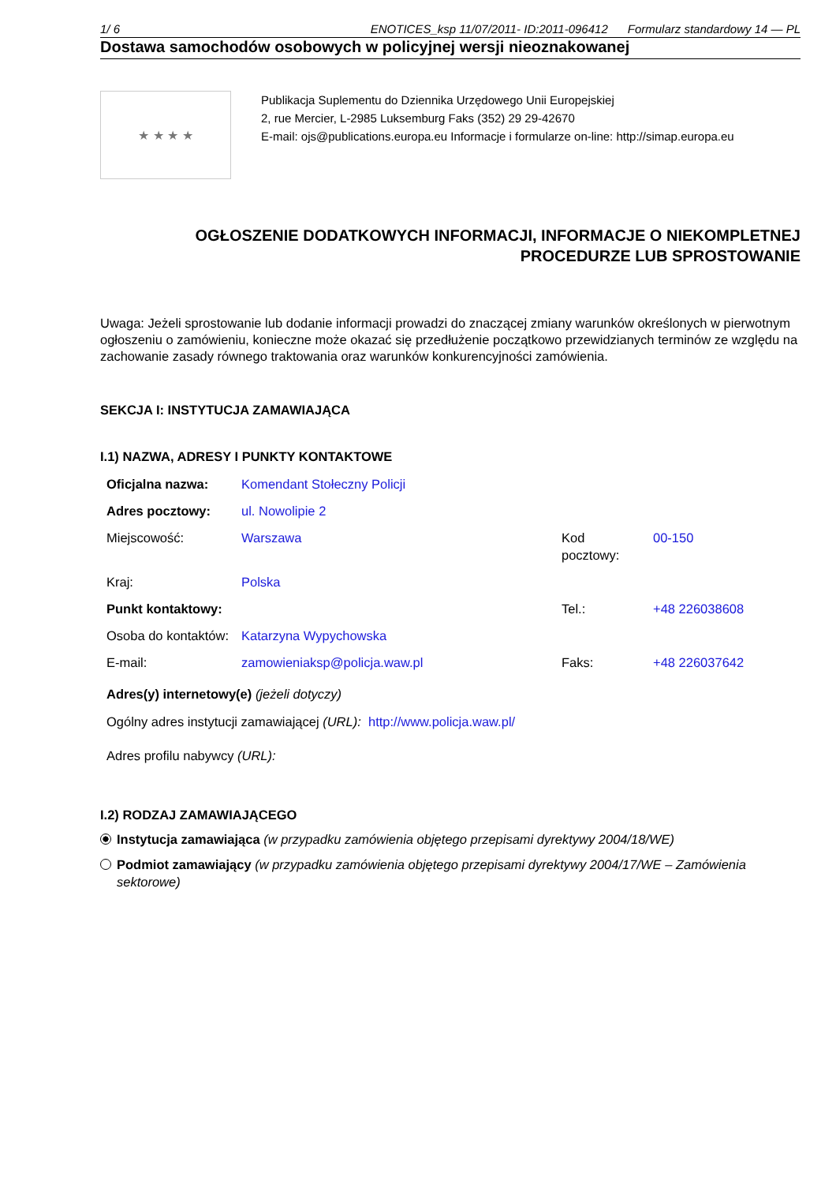1/ 6 ENOTICES_ksp 11/07/2011- ID:2011-096412 Formularz standardowy 14 — PL
Dostawa samochodów osobowych w policyjnej wersji nieoznakowanej
★ ★ ★ ★
Publikacja Suplementu do Dziennika Urzędowego Unii Europejskiej
2, rue Mercier, L-2985 Luksemburg Faks (352) 29 29-42670
E-mail: ojs@publications.europa.eu Informacje i formularze on-line: http://simap.europa.eu
OGŁOSZENIE DODATKOWYCH INFORMACJI, INFORMACJE O NIEKOMPLETNEJ
PROCEDURZE LUB SPROSTOWANIE
Uwaga: Jeżeli sprostowanie lub dodanie informacji prowadzi do znaczącej zmiany warunków określonych w pierwotnym ogłoszeniu o zamówieniu, konieczne może okazać się przedłużenie początkowo przewidzianych terminów ze względu na zachowanie zasady równego traktowania oraz warunków konkurencyjności zamówienia.
SEKCJA I: INSTYTUCJA ZAMAWIAJĄCA
I.1) NAZWA, ADRESY I PUNKTY KONTAKTOWE
| Oficjalna nazwa: | Komendant Stołeczny Policji | | |
| Adres pocztowy: | ul. Nowolipie 2 | | |
| Miejscowość: | Warszawa | Kod pocztowy: | 00-150 |
| Kraj: | Polska | | |
| Punkt kontaktowy: | | Tel.: | +48 226038608 |
| Osoba do kontaktów: | Katarzyna Wypychowska | | |
| E-mail: | zamowieniaksp@policja.waw.pl | Faks: | +48 226037642 |
Adres(y) internetowy(e) (jeżeli dotyczy)
Ogólny adres instytucji zamawiającej (URL): http://www.policja.waw.pl/
Adres profilu nabywcy (URL):
I.2) RODZAJ ZAMAWIAJĄCEGO
Instytucja zamawiająca (w przypadku zamówienia objętego przepisami dyrektywy 2004/18/WE)
Podmiot zamawiający (w przypadku zamówienia objętego przepisami dyrektywy 2004/17/WE – Zamówienia sektorowe)